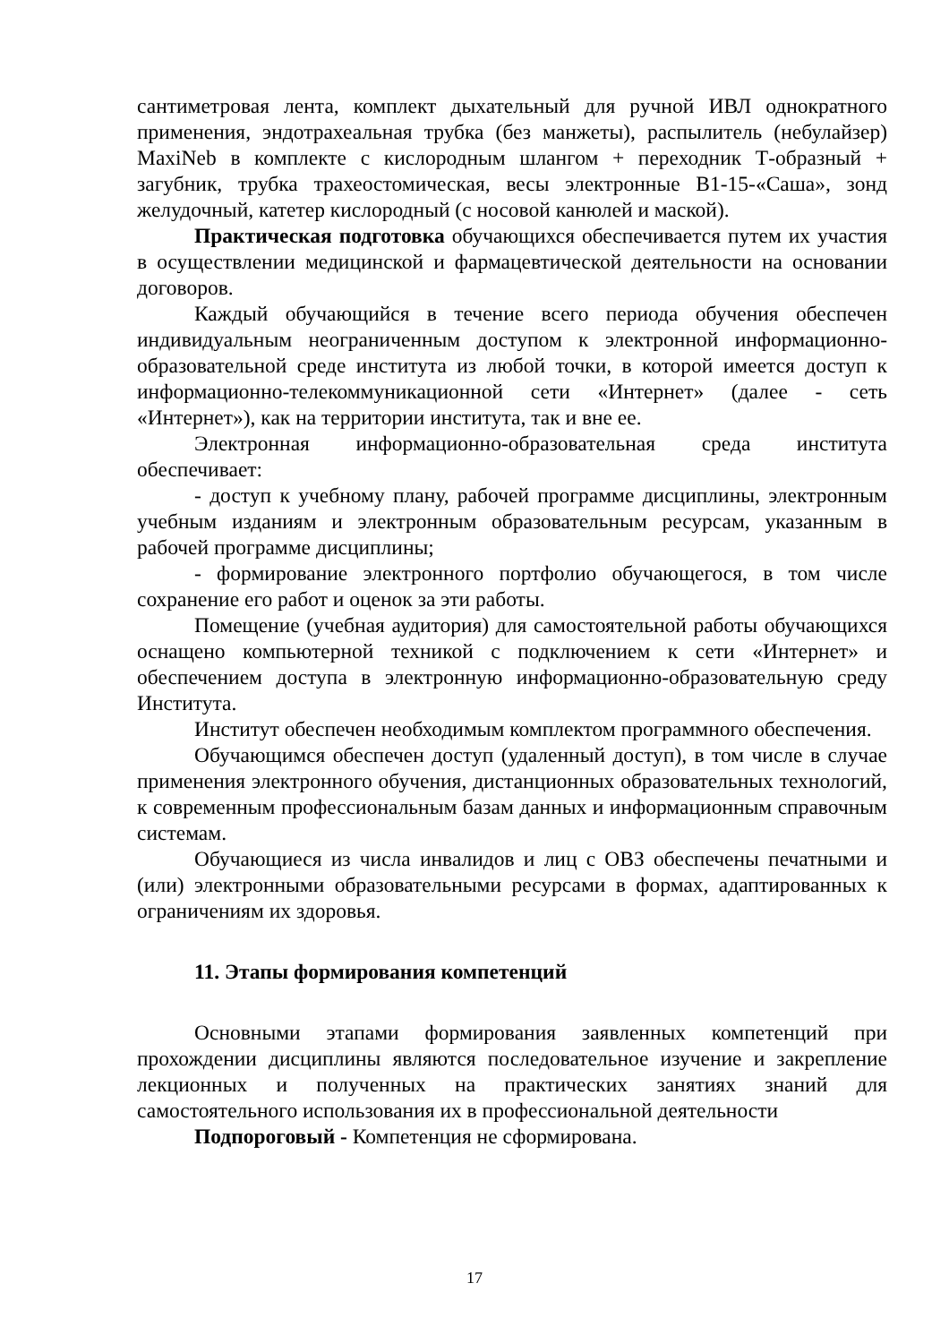сантиметровая лента, комплект дыхательный для ручной ИВЛ однократного применения, эндотрахеальная трубка (без манжеты), распылитель (небулайзер) MaxiNeb в комплекте с кислородным шлангом + переходник Т-образный + загубник, трубка трахеостомическая, весы электронные В1-15-«Саша», зонд желудочный, катетер кислородный (с носовой канюлей и маской).
Практическая подготовка обучающихся обеспечивается путем их участия в осуществлении медицинской и фармацевтической деятельности на основании договоров.
Каждый обучающийся в течение всего периода обучения обеспечен индивидуальным неограниченным доступом к электронной информационно-образовательной среде института из любой точки, в которой имеется доступ к информационно-телекоммуникационной сети «Интернет» (далее - сеть «Интернет»), как на территории института, так и вне ее.
Электронная информационно-образовательная среда института обеспечивает:
- доступ к учебному плану, рабочей программе дисциплины, электронным учебным изданиям и электронным образовательным ресурсам, указанным в рабочей программе дисциплины;
- формирование электронного портфолио обучающегося, в том числе сохранение его работ и оценок за эти работы.
Помещение (учебная аудитория) для самостоятельной работы обучающихся оснащено компьютерной техникой с подключением к сети «Интернет» и обеспечением доступа в электронную информационно-образовательную среду Института.
Институт обеспечен необходимым комплектом программного обеспечения.
Обучающимся обеспечен доступ (удаленный доступ), в том числе в случае применения электронного обучения, дистанционных образовательных технологий, к современным профессиональным базам данных и информационным справочным системам.
Обучающиеся из числа инвалидов и лиц с ОВЗ обеспечены печатными и (или) электронными образовательными ресурсами в формах, адаптированных к ограничениям их здоровья.
11. Этапы формирования компетенций
Основными этапами формирования заявленных компетенций при прохождении дисциплины являются последовательное изучение и закрепление лекционных и полученных на практических занятиях знаний для самостоятельного использования их в профессиональной деятельности
Подпороговый - Компетенция не сформирована.
17